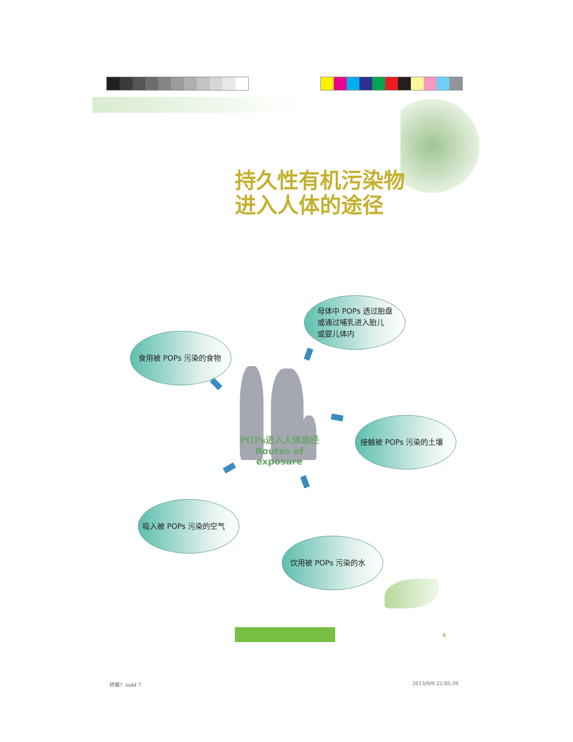持久性有机污染物
进入人体的途径
母体中 POPs 透过胎盘
或通过哺乳进入胎儿
或婴儿体内
食用被 POPs 污染的食物
POPs进入人体途径
Routes of exposure
接触被 POPs 污染的土壤
吸入被 POPs 污染的空气
饮用被 POPs 污染的水
4
终稿? .indd 7 2013/9/9 22:05:39